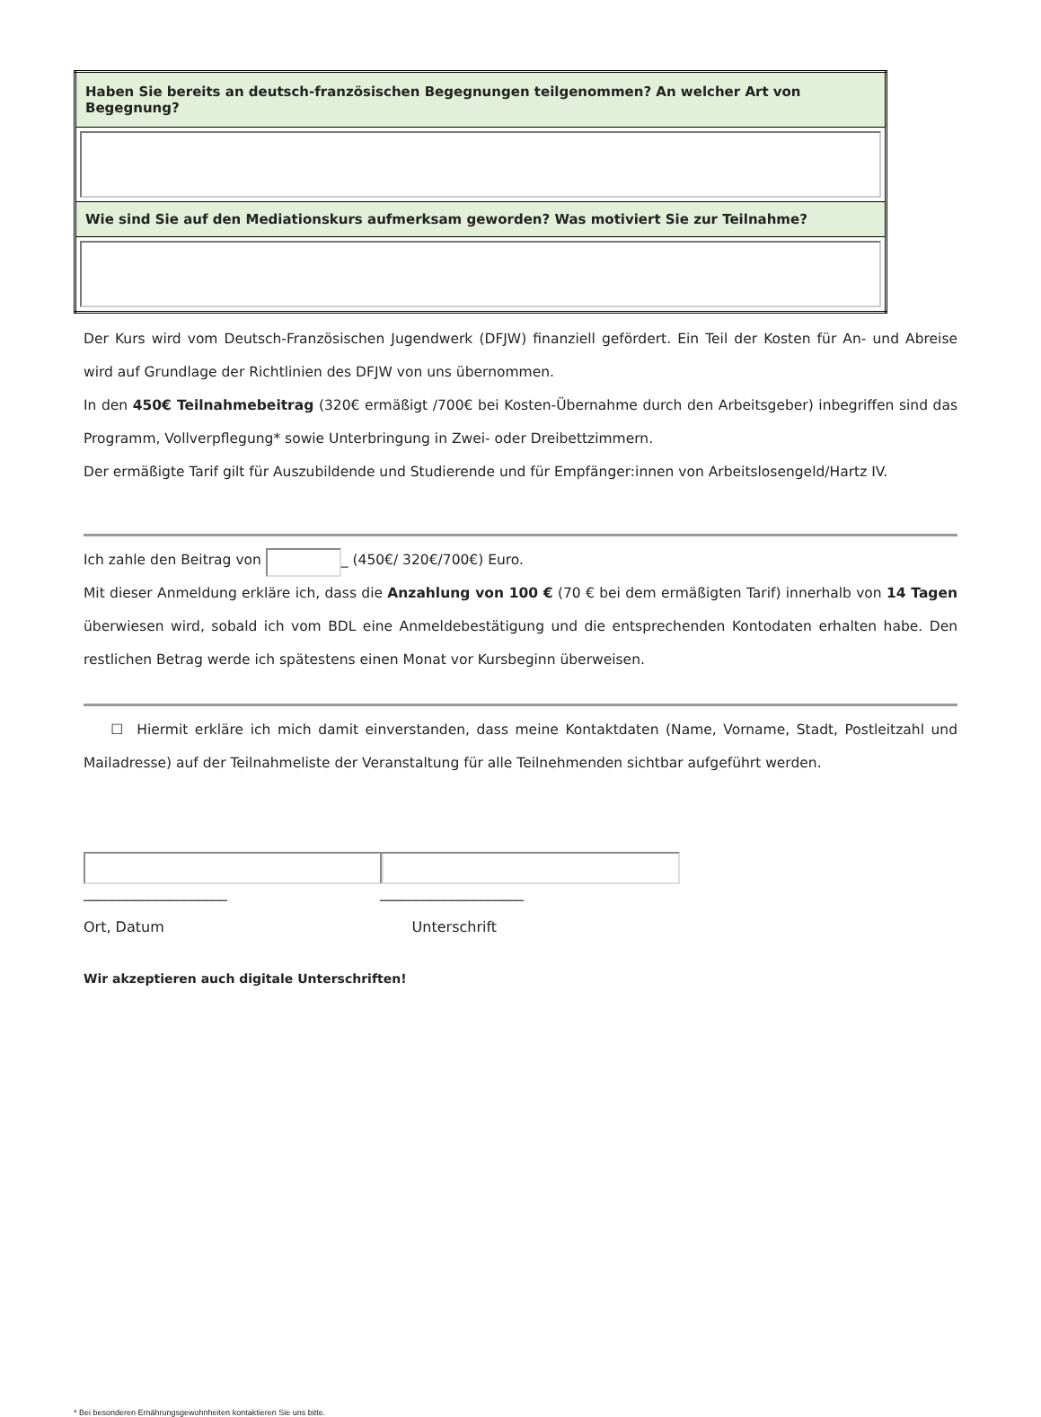| Haben Sie bereits an deutsch-französischen Begegnungen teilgenommen? An welcher Art von Begegnung? |
| --- |
| Wie sind Sie auf den Mediationskurs aufmerksam geworden? Was motiviert Sie zur Teilnahme? |
Der Kurs wird vom Deutsch-Französischen Jugendwerk (DFJW) finanziell gefördert. Ein Teil der Kosten für An- und Abreise wird auf Grundlage der Richtlinien des DFJW von uns übernommen.
In den 450€ Teilnahmebeitrag (320€ ermäßigt /700€ bei Kosten-Übernahme durch den Arbeitsgeber) inbegriffen sind das Programm, Vollverpflegung* sowie Unterbringung in Zwei- oder Dreibettzimmern.
Der ermäßigte Tarif gilt für Auszubildende und Studierende und für Empfänger:innen von Arbeitslosengeld/Hartz IV.
Ich zahle den Beitrag von _ (450€/ 320€/700€) Euro.
Mit dieser Anmeldung erkläre ich, dass die Anzahlung von 100 € (70 € bei dem ermäßigten Tarif) innerhalb von 14 Tagen überwiesen wird, sobald ich vom BDL eine Anmeldebestätigung und die entsprechenden Kontodaten erhalten habe. Den restlichen Betrag werde ich spätestens einen Monat vor Kursbeginn überweisen.
☐ Hiermit erkläre ich mich damit einverstanden, dass meine Kontaktdaten (Name, Vorname, Stadt, Postleitzahl und Mailadresse) auf der Teilnahmeliste der Veranstaltung für alle Teilnehmenden sichtbar aufgeführt werden.
____________________
Ort, Datum
____________________
Unterschrift
Wir akzeptieren auch digitale Unterschriften!
* Bei besonderen Ernährungsgewohnheiten kontaktieren Sie uns bitte.